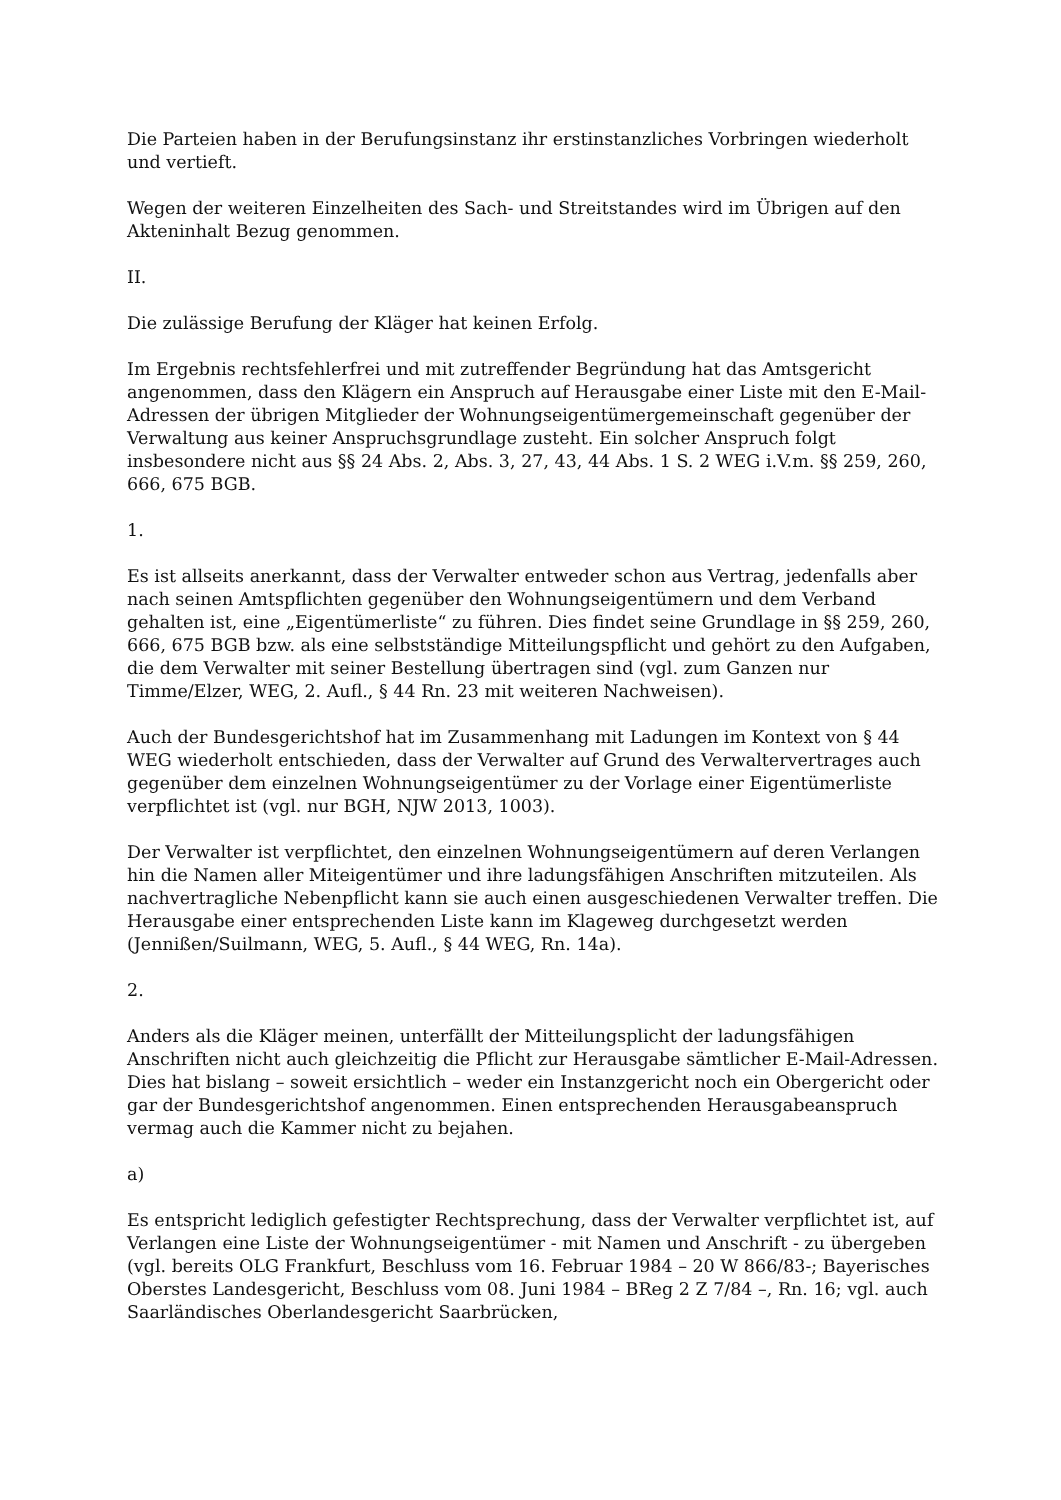Die Parteien haben in der Berufungsinstanz ihr erstinstanzliches Vorbringen wiederholt und vertieft.
Wegen der weiteren Einzelheiten des Sach- und Streitstandes wird im Übrigen auf den Akteninhalt Bezug genommen.
II.
Die zulässige Berufung der Kläger hat keinen Erfolg.
Im Ergebnis rechtsfehlerfrei und mit zutreffender Begründung hat das Amtsgericht angenommen, dass den Klägern ein Anspruch auf Herausgabe einer Liste mit den E-Mail-Adressen der übrigen Mitglieder der Wohnungseigentümergemeinschaft gegenüber der Verwaltung aus keiner Anspruchsgrundlage zusteht. Ein solcher Anspruch folgt insbesondere nicht aus §§ 24 Abs. 2, Abs. 3, 27, 43, 44 Abs. 1 S. 2 WEG i.V.m. §§ 259, 260, 666, 675 BGB.
1.
Es ist allseits anerkannt, dass der Verwalter entweder schon aus Vertrag, jedenfalls aber nach seinen Amtspflichten gegenüber den Wohnungseigentümern und dem Verband gehalten ist, eine „Eigentümerliste“ zu führen. Dies findet seine Grundlage in §§ 259, 260, 666, 675 BGB bzw. als eine selbstständige Mitteilungspflicht und gehört zu den Aufgaben, die dem Verwalter mit seiner Bestellung übertragen sind (vgl. zum Ganzen nur Timme/Elzer, WEG, 2. Aufl., § 44 Rn. 23 mit weiteren Nachweisen).
Auch der Bundesgerichtshof hat im Zusammenhang mit Ladungen im Kontext von § 44 WEG wiederholt entschieden, dass der Verwalter auf Grund des Verwaltervertrages auch gegenüber dem einzelnen Wohnungseigentümer zu der Vorlage einer Eigentümerliste verpflichtet ist (vgl. nur BGH, NJW 2013, 1003).
Der Verwalter ist verpflichtet, den einzelnen Wohnungseigentümern auf deren Verlangen hin die Namen aller Miteigentümer und ihre ladungsfähigen Anschriften mitzuteilen. Als nachvertragliche Nebenpflicht kann sie auch einen ausgeschiedenen Verwalter treffen. Die Herausgabe einer entsprechenden Liste kann im Klageweg durchgesetzt werden (Jennißen/Suilmann, WEG, 5. Aufl., § 44 WEG, Rn. 14a).
2.
Anders als die Kläger meinen, unterfällt der Mitteilungsplicht der ladungsfähigen Anschriften nicht auch gleichzeitig die Pflicht zur Herausgabe sämtlicher E-Mail-Adressen. Dies hat bislang – soweit ersichtlich – weder ein Instanzgericht noch ein Obergericht oder gar der Bundesgerichtshof angenommen. Einen entsprechenden Herausgabeanspruch vermag auch die Kammer nicht zu bejahen.
a)
Es entspricht lediglich gefestigter Rechtsprechung, dass der Verwalter verpflichtet ist, auf Verlangen eine Liste der Wohnungseigentümer - mit Namen und Anschrift - zu übergeben (vgl. bereits OLG Frankfurt, Beschluss vom 16. Februar 1984 – 20 W 866/83-; Bayerisches Oberstes Landesgericht, Beschluss vom 08. Juni 1984 – BReg 2 Z 7/84 –, Rn. 16; vgl. auch Saarländisches Oberlandesgericht Saarbrücken,